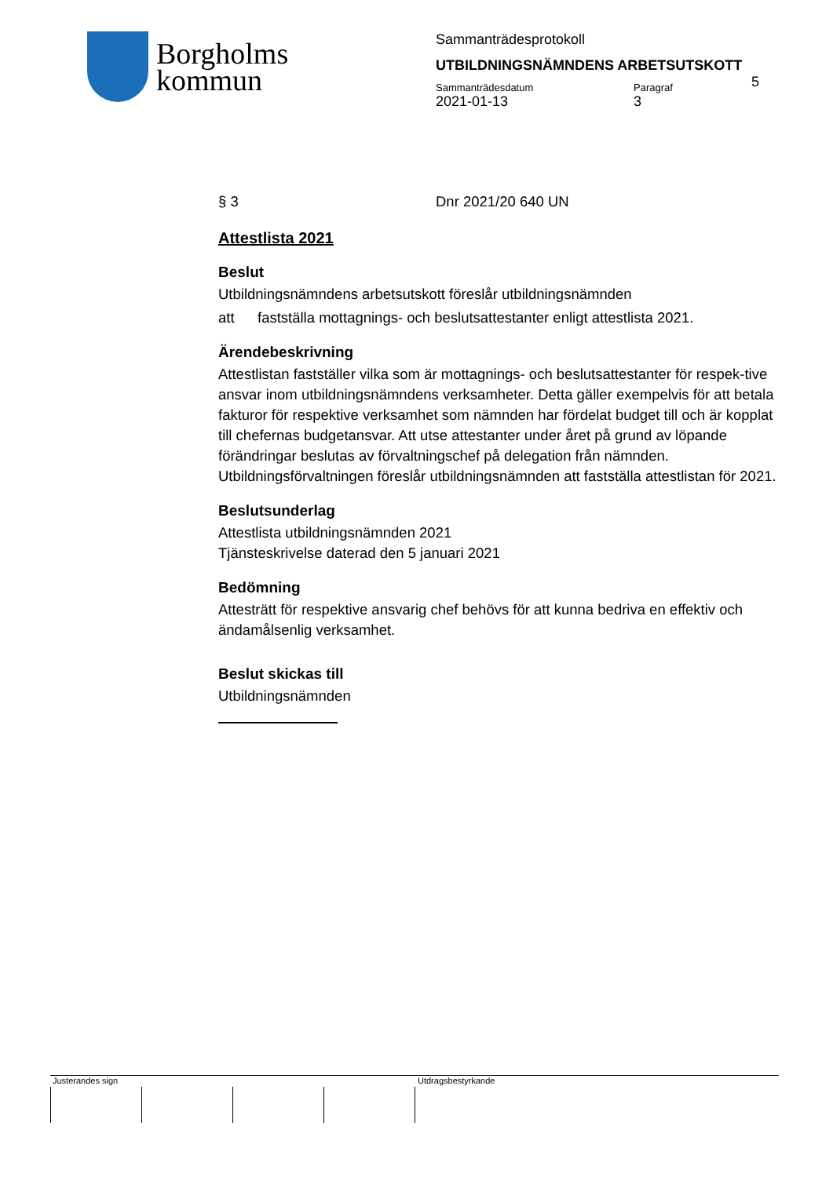Borgholms
kommun
Sammanträdesprotokoll
UTBILDNINGSNÄMNDENS ARBETSUTSKOTT
Sammanträdesdatum
2021-01-13
Paragraf
3
5
§ 3 Dnr 2021/20 640 UN
Attestlista 2021
Beslut
Utbildningsnämndens arbetsutskott föreslår utbildningsnämnden
att fastställa mottagnings- och beslutsattestanter enligt attestlista 2021.
Ärendebeskrivning
Attestlistan fastställer vilka som är mottagnings- och beslutsattestanter för respek-tive ansvar inom utbildningsnämndens verksamheter. Detta gäller exempelvis för att betala fakturor för respektive verksamhet som nämnden har fördelat budget till och är kopplat till chefernas budgetansvar. Att utse attestanter under året på grund av löpande förändringar beslutas av förvaltningschef på delegation från nämnden. Utbildningsförvaltningen föreslår utbildningsnämnden att fastställa attestlistan för 2021.
Beslutsunderlag
Attestlista utbildningsnämnden 2021
Tjänsteskrivelse daterad den 5 januari 2021
Bedömning
Attesträtt för respektive ansvarig chef behövs för att kunna bedriva en effektiv och ändamålsenlig verksamhet.
Beslut skickas till
Utbildningsnämnden
Justerandes sign Utdragsbestyrkande